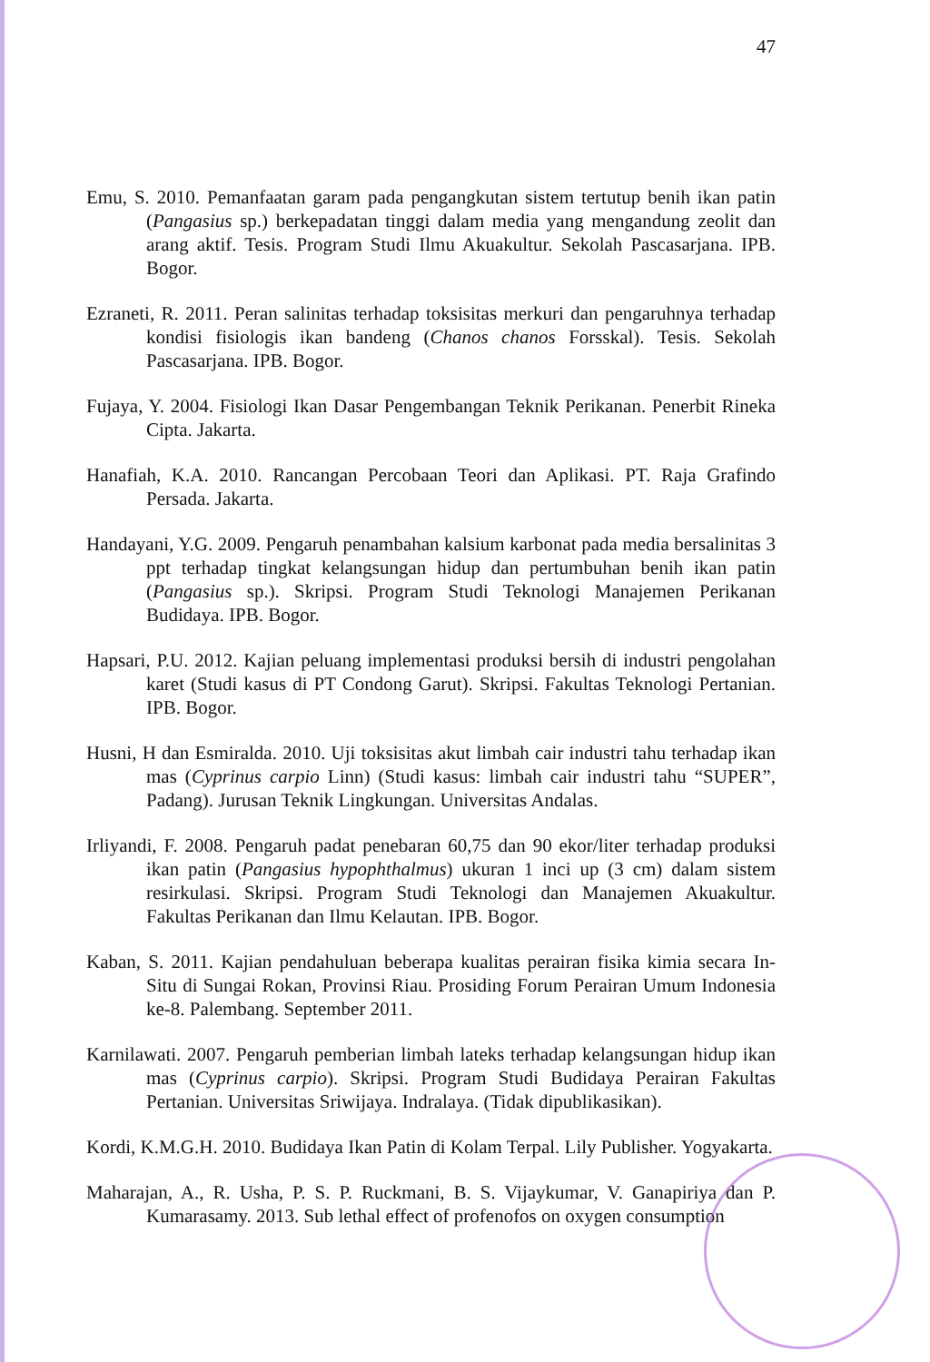47
Emu, S. 2010. Pemanfaatan garam pada pengangkutan sistem tertutup benih ikan patin (Pangasius sp.) berkepadatan tinggi dalam media yang mengandung zeolit dan arang aktif. Tesis. Program Studi Ilmu Akuakultur. Sekolah Pascasarjana. IPB. Bogor.
Ezraneti, R. 2011. Peran salinitas terhadap toksisitas merkuri dan pengaruhnya terhadap kondisi fisiologis ikan bandeng (Chanos chanos Forsskal). Tesis. Sekolah Pascasarjana. IPB. Bogor.
Fujaya, Y. 2004. Fisiologi Ikan Dasar Pengembangan Teknik Perikanan. Penerbit Rineka Cipta. Jakarta.
Hanafiah, K.A. 2010. Rancangan Percobaan Teori dan Aplikasi. PT. Raja Grafindo Persada. Jakarta.
Handayani, Y.G. 2009. Pengaruh penambahan kalsium karbonat pada media bersalinitas 3 ppt terhadap tingkat kelangsungan hidup dan pertumbuhan benih ikan patin (Pangasius sp.). Skripsi. Program Studi Teknologi Manajemen Perikanan Budidaya. IPB. Bogor.
Hapsari, P.U. 2012. Kajian peluang implementasi produksi bersih di industri pengolahan karet (Studi kasus di PT Condong Garut). Skripsi. Fakultas Teknologi Pertanian. IPB. Bogor.
Husni, H dan Esmiralda. 2010. Uji toksisitas akut limbah cair industri tahu terhadap ikan mas (Cyprinus carpio Linn) (Studi kasus: limbah cair industri tahu “SUPER”, Padang). Jurusan Teknik Lingkungan. Universitas Andalas.
Irliyandi, F. 2008. Pengaruh padat penebaran 60,75 dan 90 ekor/liter terhadap produksi ikan patin (Pangasius hypophthalmus) ukuran 1 inci up (3 cm) dalam sistem resirkulasi. Skripsi. Program Studi Teknologi dan Manajemen Akuakultur. Fakultas Perikanan dan Ilmu Kelautan. IPB. Bogor.
Kaban, S. 2011. Kajian pendahuluan beberapa kualitas perairan fisika kimia secara In-Situ di Sungai Rokan, Provinsi Riau. Prosiding Forum Perairan Umum Indonesia ke-8. Palembang. September 2011.
Karnilawati. 2007. Pengaruh pemberian limbah lateks terhadap kelangsungan hidup ikan mas (Cyprinus carpio). Skripsi. Program Studi Budidaya Perairan Fakultas Pertanian. Universitas Sriwijaya. Indralaya. (Tidak dipublikasikan).
Kordi, K.M.G.H. 2010. Budidaya Ikan Patin di Kolam Terpal. Lily Publisher. Yogyakarta.
Maharajan, A., R. Usha, P. S. P. Ruckmani, B. S. Vijaykumar, V. Ganapiriya dan P. Kumarasamy. 2013. Sub lethal effect of profenofos on oxygen consumption